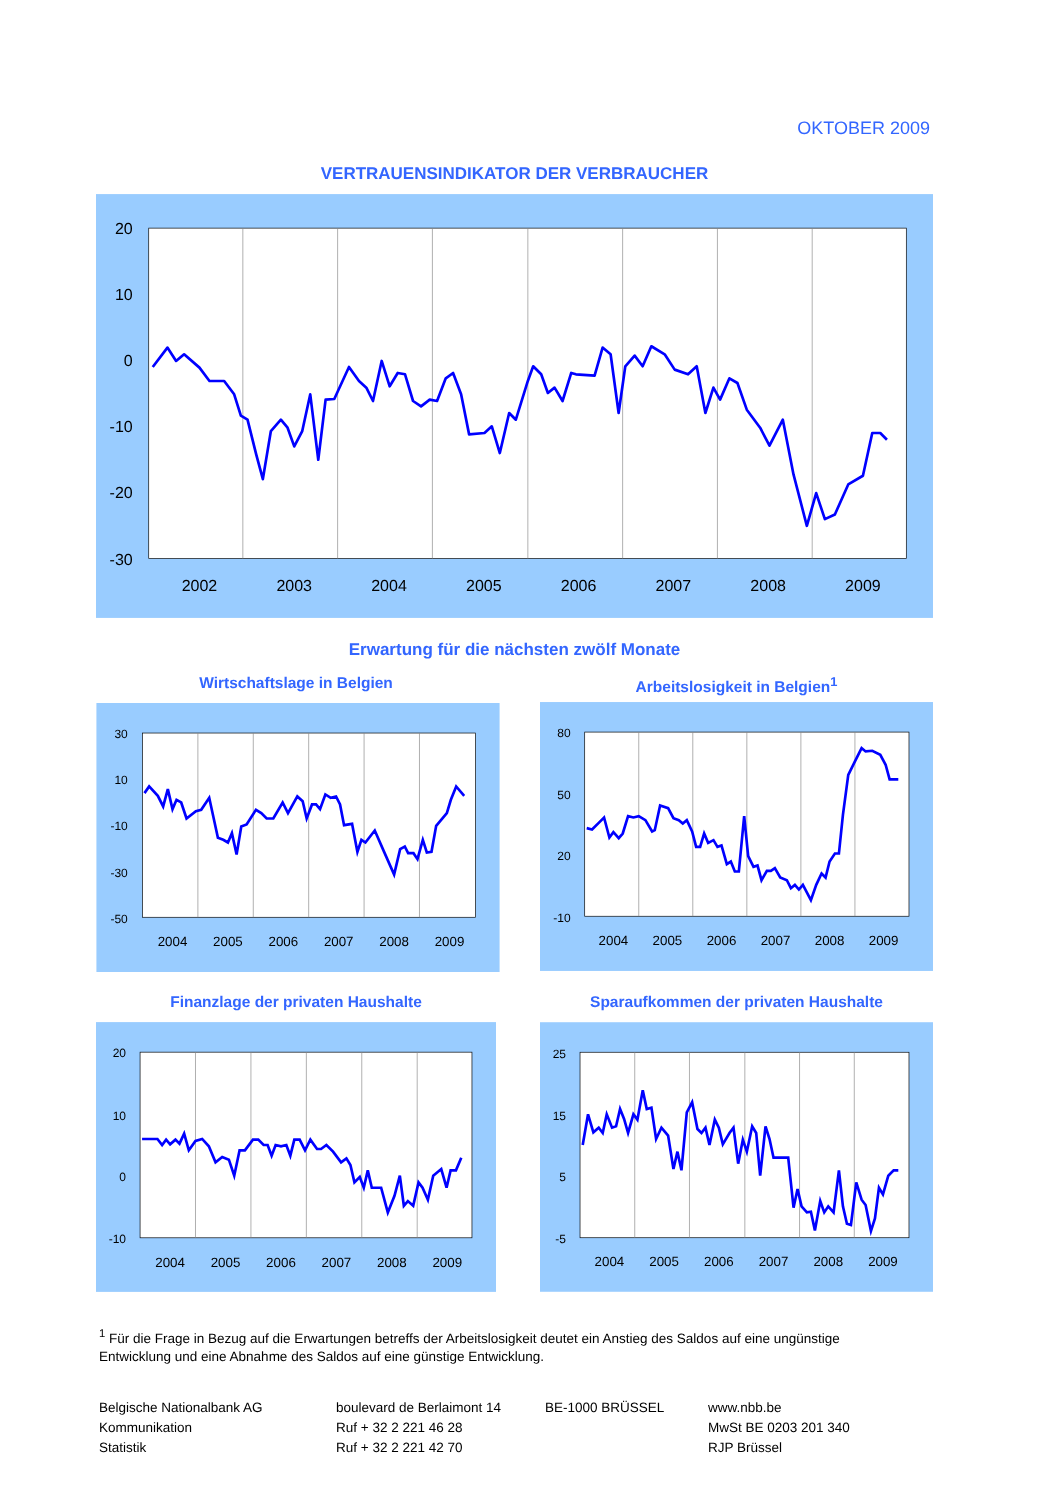OKTOBER 2009
VERTRAUENSINDIKATOR DER VERBRAUCHER
20
10
0
-10
-20
-30
2002
2003
2004
2005
2006
2007
2008
2009
Erwartung für die nächsten zwölf Monate
Wirtschaftslage in Belgien Arbeitslosigkeit in Belgien<sup>1</sup>
30
10
-10
-30
-50
2004
2005
2006
2007
2008
2009
80
50
20
-10
2004
2005
2006
2007
2008
2009
Finanzlage der privaten Haushalte Sparaufkommen der privaten Haushalte
20
10
0
-10
2004
2005
2006
2007
2008
2009
25
15
5
-5
2004
2005
2006
2007
2008
2009
<sup>1</sup> Für die Frage in Bezug auf die Erwartungen betreffs der Arbeitslosigkeit deutet ein Anstieg des Saldos auf eine ungünstige Entwicklung und eine Abnahme des Saldos auf eine günstige Entwicklung.
Belgische Nationalbank AG
Kommunikation
Statistik
boulevard de Berlaimont 14
Ruf + 32 2 221 46 28
Ruf + 32 2 221 42 70
BE-1000 BRÜSSEL www.nbb.be
MwSt BE 0203 201 340
RJP Brüssel